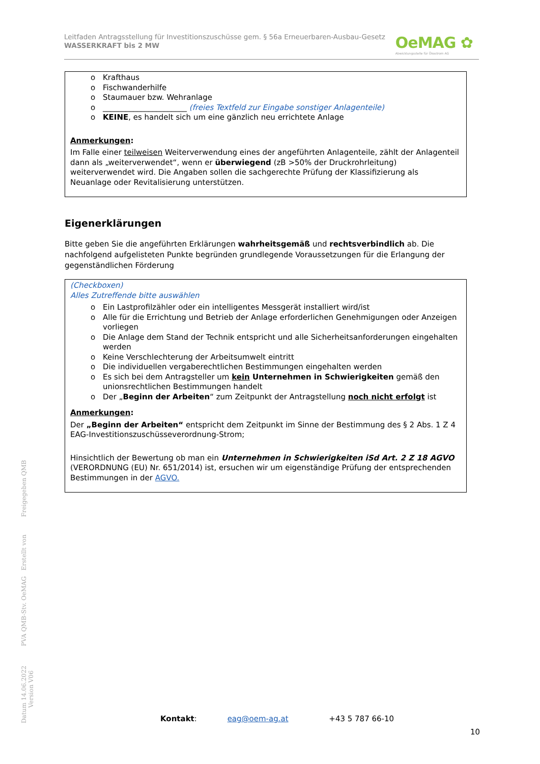Leitfaden Antragsstellung für Investitionszuschüsse gem. § 56a Erneuerbaren-Ausbau-Gesetz
WASSERKRAFT bis 2 MW
OeMAG ✿
Abwicklungsstelle für Ökostrom AG
o Krafthaus
o Fischwanderhilfe
o Staumauer bzw. Wehranlage
o ______________________ (freies Textfeld zur Eingabe sonstiger Anlagenteile)
o KEINE, es handelt sich um eine gänzlich neu errichtete Anlage
Anmerkungen:
Im Falle einer teilweisen Weiterverwendung eines der angeführten Anlagenteile, zählt der Anlagenteil dann als „weiterverwendet“, wenn er überwiegend (zB >50% der Druckrohrleitung) weiterverwendet wird. Die Angaben sollen die sachgerechte Prüfung der Klassifizierung als Neuanlage oder Revitalisierung unterstützen.
Eigenerklärungen
Bitte geben Sie die angeführten Erklärungen wahrheitsgemäß und rechtsverbindlich ab. Die nachfolgend aufgelisteten Punkte begründen grundlegende Voraussetzungen für die Erlangung der gegenständlichen Förderung
(Checkboxen)
Alles Zutreffende bitte auswählen
o Ein Lastprofilzähler oder ein intelligentes Messgerät installiert wird/ist
o Alle für die Errichtung und Betrieb der Anlage erforderlichen Genehmigungen oder Anzeigen vorliegen
o Die Anlage dem Stand der Technik entspricht und alle Sicherheitsanforderungen eingehalten werden
o Keine Verschlechterung der Arbeitsumwelt eintritt
o Die individuellen vergaberechtlichen Bestimmungen eingehalten werden
o Es sich bei dem Antragsteller um kein Unternehmen in Schwierigkeiten gemäß den unionsrechtlichen Bestimmungen handelt
o Der „Beginn der Arbeiten“ zum Zeitpunkt der Antragstellung noch nicht erfolgt ist
Anmerkungen:
Der „Beginn der Arbeiten“ entspricht dem Zeitpunkt im Sinne der Bestimmung des § 2 Abs. 1 Z 4 EAG-Investitionszuschüsseverordnung-Strom;
Hinsichtlich der Bewertung ob man ein Unternehmen in Schwierigkeiten iSd Art. 2 Z 18 AGVO (VERORDNUNG (EU) Nr. 651/2014) ist, ersuchen wir um eigenständige Prüfung der entsprechenden Bestimmungen in der AGVO.
Datum 14.06.2022 PVA QMB-Stv. OeMAG Erstellt von Freigegeben QMB Version V06
Kontakt: eag@oem-ag.at +43 5 787 66-10
10